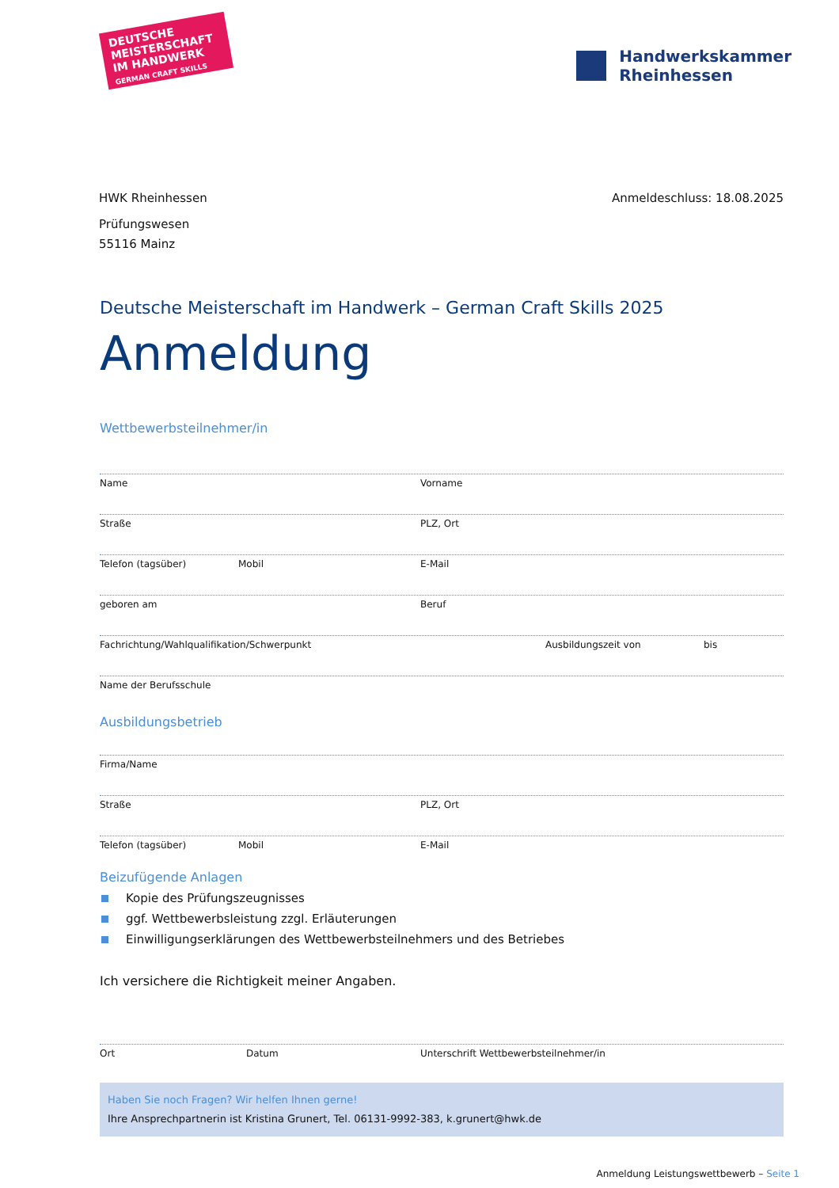DEUTSCHE MEISTERSCHAFT IM HANDWERK
GERMAN CRAFT SKILLS
Handwerkskammer
Rheinhessen
HWK Rheinhessen
Prüfungswesen
55116 Mainz
Anmeldeschluss: 18.08.2025
Deutsche Meisterschaft im Handwerk – German Craft Skills 2025
Anmeldung
Wettbewerbsteilnehmer/in
Name Vorname
Straße PLZ, Ort
Telefon (tagsüber) Mobil E-Mail
geboren am Beruf
Fachrichtung/Wahlqualifikation/Schwerpunkt Ausbildungszeit von bis
Name der Berufsschule
Ausbildungsbetrieb
Firma/Name
Straße PLZ, Ort
Telefon (tagsüber) Mobil E-Mail
Beizufügende Anlagen
Kopie des Prüfungszeugnisses
ggf. Wettbewerbsleistung zzgl. Erläuterungen
Einwilligungserklärungen des Wettbewerbsteilnehmers und des Betriebes
Ich versichere die Richtigkeit meiner Angaben.
Ort Datum Unterschrift Wettbewerbsteilnehmer/in
Haben Sie noch Fragen? Wir helfen Ihnen gerne!
Ihre Ansprechpartnerin ist Kristina Grunert, Tel. 06131-9992-383, k.grunert@hwk.de
Anmeldung Leistungswettbewerb – Seite 1